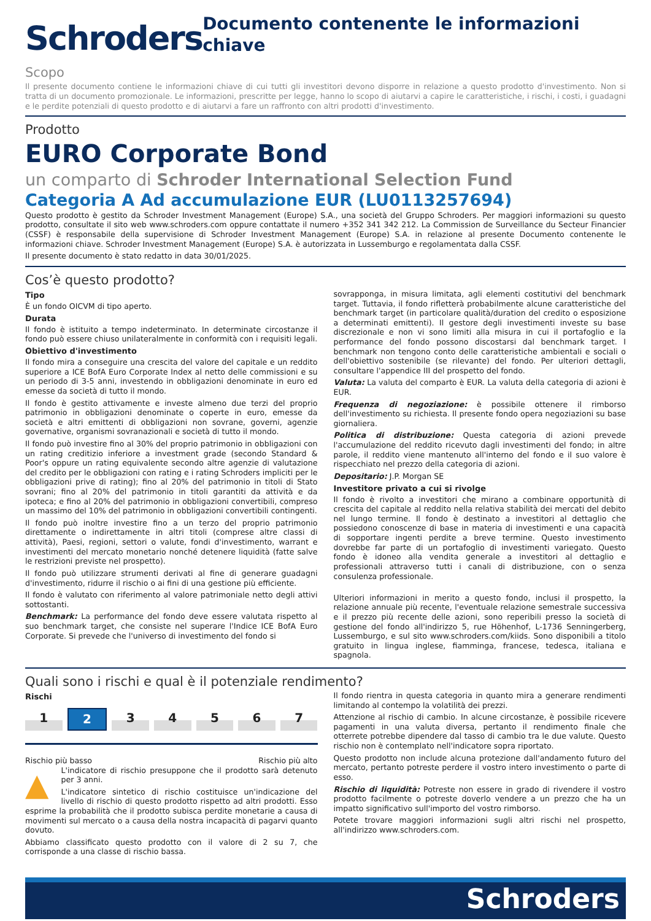Schroders
Documento contenente le informazioni chiave
Scopo
Il presente documento contiene le informazioni chiave di cui tutti gli investitori devono disporre in relazione a questo prodotto d'investimento. Non si tratta di un documento promozionale. Le informazioni, prescritte per legge, hanno lo scopo di aiutarvi a capire le caratteristiche, i rischi, i costi, i guadagni e le perdite potenziali di questo prodotto e di aiutarvi a fare un raffronto con altri prodotti d'investimento.
Prodotto
EURO Corporate Bond
un comparto di Schroder International Selection Fund
Categoria A Ad accumulazione EUR (LU0113257694)
Questo prodotto è gestito da Schroder Investment Management (Europe) S.A., una società del Gruppo Schroders. Per maggiori informazioni su questo prodotto, consultate il sito web www.schroders.com oppure contattate il numero +352 341 342 212. La Commission de Surveillance du Secteur Financier (CSSF) è responsabile della supervisione di Schroder Investment Management (Europe) S.A. in relazione al presente Documento contenente le informazioni chiave. Schroder Investment Management (Europe) S.A. è autorizzata in Lussemburgo e regolamentata dalla CSSF.
Il presente documento è stato redatto in data 30/01/2025.
Cos’è questo prodotto?
Tipo
È un fondo OICVM di tipo aperto.
Durata
Il fondo è istituito a tempo indeterminato. In determinate circostanze il fondo può essere chiuso unilateralmente in conformità con i requisiti legali.
Obiettivo d'investimento
Il fondo mira a conseguire una crescita del valore del capitale e un reddito superiore a ICE BofA Euro Corporate Index al netto delle commissioni e su un periodo di 3-5 anni, investendo in obbligazioni denominate in euro ed emesse da società di tutto il mondo.
Il fondo è gestito attivamente e investe almeno due terzi del proprio patrimonio in obbligazioni denominate o coperte in euro, emesse da società e altri emittenti di obbligazioni non sovrane, governi, agenzie governative, organismi sovranazionali e società di tutto il mondo.
Il fondo può investire fino al 30% del proprio patrimonio in obbligazioni con un rating creditizio inferiore a investment grade (secondo Standard & Poor's oppure un rating equivalente secondo altre agenzie di valutazione del credito per le obbligazioni con rating e i rating Schroders impliciti per le obbligazioni prive di rating); fino al 20% del patrimonio in titoli di Stato sovrani; fino al 20% del patrimonio in titoli garantiti da attività e da ipoteca; e fino al 20% del patrimonio in obbligazioni convertibili, compreso un massimo del 10% del patrimonio in obbligazioni convertibili contingenti.
Il fondo può inoltre investire fino a un terzo del proprio patrimonio direttamente o indirettamente in altri titoli (comprese altre classi di attività), Paesi, regioni, settori o valute, fondi d'investimento, warrant e investimenti del mercato monetario nonché detenere liquidità (fatte salve le restrizioni previste nel prospetto).
Il fondo può utilizzare strumenti derivati al fine di generare guadagni d'investimento, ridurre il rischio o ai fini di una gestione più efficiente.
Il fondo è valutato con riferimento al valore patrimoniale netto degli attivi sottostanti.
Benchmark: La performance del fondo deve essere valutata rispetto al suo benchmark target, che consiste nel superare l'Indice ICE BofA Euro Corporate. Si prevede che l'universo di investimento del fondo si
sovrapponga, in misura limitata, agli elementi costitutivi del benchmark target. Tuttavia, il fondo rifletterà probabilmente alcune caratteristiche del benchmark target (in particolare qualità/duration del credito o esposizione a determinati emittenti). Il gestore degli investimenti investe su base discrezionale e non vi sono limiti alla misura in cui il portafoglio e la performance del fondo possono discostarsi dal benchmark target. I benchmark non tengono conto delle caratteristiche ambientali e sociali o dell'obiettivo sostenibile (se rilevante) del fondo. Per ulteriori dettagli, consultare l'appendice III del prospetto del fondo.
Valuta: La valuta del comparto è EUR. La valuta della categoria di azioni è EUR.
Frequenza di negoziazione: è possibile ottenere il rimborso dell'investimento su richiesta. Il presente fondo opera negoziazioni su base giornaliera.
Politica di distribuzione: Questa categoria di azioni prevede l'accumulazione del reddito ricevuto dagli investimenti del fondo; in altre parole, il reddito viene mantenuto all'interno del fondo e il suo valore è rispecchiato nel prezzo della categoria di azioni.
Depositario: J.P. Morgan SE
Investitore privato a cui si rivolge
Il fondo è rivolto a investitori che mirano a combinare opportunità di crescita del capitale al reddito nella relativa stabilità dei mercati del debito nel lungo termine. Il fondo è destinato a investitori al dettaglio che possiedono conoscenze di base in materia di investimenti e una capacità di sopportare ingenti perdite a breve termine. Questo investimento dovrebbe far parte di un portafoglio di investimenti variegato. Questo fondo è idoneo alla vendita generale a investitori al dettaglio e professionali attraverso tutti i canali di distribuzione, con o senza consulenza professionale.
Ulteriori informazioni in merito a questo fondo, inclusi il prospetto, la relazione annuale più recente, l'eventuale relazione semestrale successiva e il prezzo più recente delle azioni, sono reperibili presso la società di gestione del fondo all'indirizzo 5, rue Höhenhof, L-1736 Senningerberg, Lussemburgo, e sul sito www.schroders.com/kiids. Sono disponibili a titolo gratuito in lingua inglese, fiamminga, francese, tedesca, italiana e spagnola.
Quali sono i rischi e qual è il potenziale rendimento?
Rischi
1 2 34567
Rischio più basso Rischio più alto
▲ L'indicatore di rischio presuppone che il prodotto sarà detenuto per 3 anni.
L'indicatore sintetico di rischio costituisce un'indicazione del livello di rischio di questo prodotto rispetto ad altri prodotti. Esso esprime la probabilità che il prodotto subisca perdite monetarie a causa di movimenti sul mercato o a causa della nostra incapacità di pagarvi quanto dovuto.
Abbiamo classificato questo prodotto con il valore di 2 su 7, che corrisponde a una classe di rischio bassa.
Il fondo rientra in questa categoria in quanto mira a generare rendimenti limitando al contempo la volatilità dei prezzi.
Attenzione al rischio di cambio. In alcune circostanze, è possibile ricevere pagamenti in una valuta diversa, pertanto il rendimento finale che otterrete potrebbe dipendere dal tasso di cambio tra le due valute. Questo rischio non è contemplato nell'indicatore sopra riportato.
Questo prodotto non include alcuna protezione dall'andamento futuro del mercato, pertanto potreste perdere il vostro intero investimento o parte di esso.
Rischio di liquidità: Potreste non essere in grado di rivendere il vostro prodotto facilmente o potreste doverlo vendere a un prezzo che ha un impatto significativo sull'importo del vostro rimborso.
Potete trovare maggiori informazioni sugli altri rischi nel prospetto, all'indirizzo www.schroders.com.
Schroders